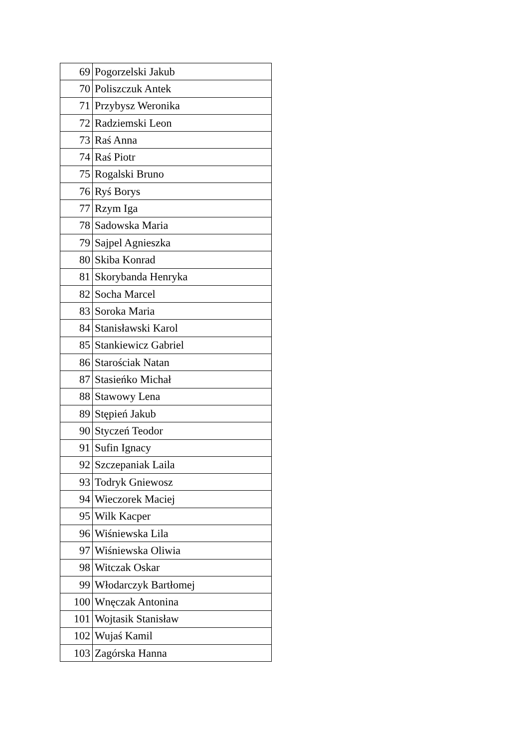| 69 | Pogorzelski Jakub |
| 70 | Poliszczuk Antek |
| 71 | Przybysz Weronika |
| 72 | Radziemski Leon |
| 73 | Raś Anna |
| 74 | Raś Piotr |
| 75 | Rogalski Bruno |
| 76 | Ryś Borys |
| 77 | Rzym Iga |
| 78 | Sadowska Maria |
| 79 | Sajpel Agnieszka |
| 80 | Skiba Konrad |
| 81 | Skorybanda Henryka |
| 82 | Socha Marcel |
| 83 | Soroka Maria |
| 84 | Stanisławski Karol |
| 85 | Stankiewicz Gabriel |
| 86 | Starościak Natan |
| 87 | Stasieńko Michał |
| 88 | Stawowy Lena |
| 89 | Stępień Jakub |
| 90 | Styczeń Teodor |
| 91 | Sufin Ignacy |
| 92 | Szczepaniak Laila |
| 93 | Todryk Gniewosz |
| 94 | Wieczorek Maciej |
| 95 | Wilk Kacper |
| 96 | Wiśniewska Lila |
| 97 | Wiśniewska Oliwia |
| 98 | Witczak Oskar |
| 99 | Włodarczyk Bartłomej |
| 100 | Wnęczak Antonina |
| 101 | Wojtasik Stanisław |
| 102 | Wujaś Kamil |
| 103 | Zagórska Hanna |